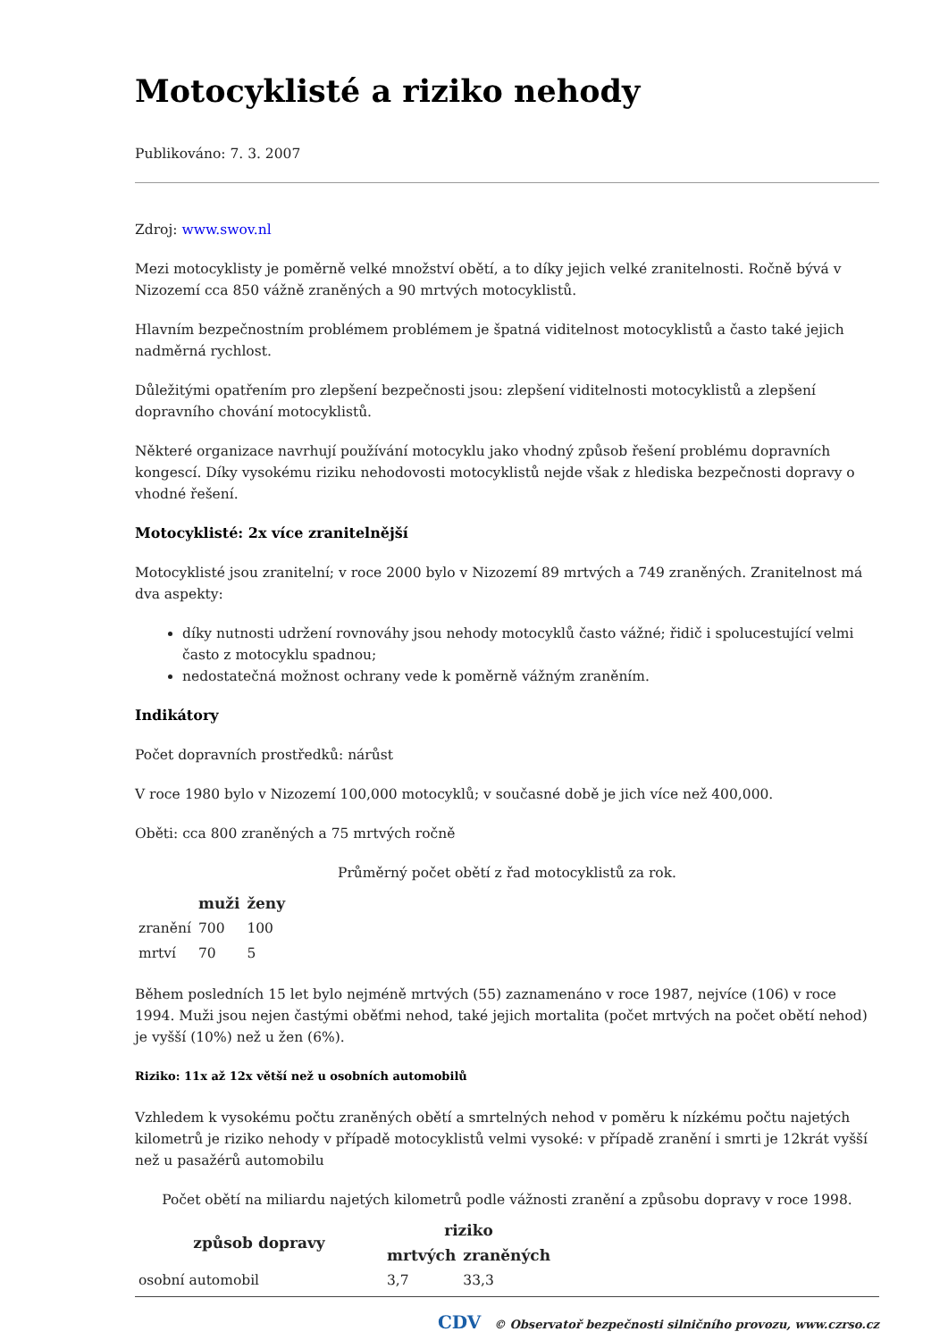Motocyklisté a riziko nehody
Publikováno: 7. 3. 2007
Zdroj: www.swov.nl
Mezi motocyklisty je poměrně velké množství obětí, a to díky jejich velké zranitelnosti. Ročně bývá v Nizozemí cca 850 vážně zraněných a 90 mrtvých motocyklistů.
Hlavním bezpečnostním problémem problémem je špatná viditelnost motocyklistů a často také jejich nadměrná rychlost.
Důležitými opatřením pro zlepšení bezpečnosti jsou: zlepšení viditelnosti motocyklistů a zlepšení dopravního chování motocyklistů.
Některé organizace navrhují používání motocyklu jako vhodný způsob řešení problému dopravních kongescí. Díky vysokému riziku nehodovosti motocyklistů nejde však z hlediska bezpečnosti dopravy o vhodné řešení.
Motocyklisté: 2x více zranitelnější
Motocyklisté jsou zranitelní; v roce 2000 bylo v Nizozemí 89 mrtvých a 749 zraněných. Zranitelnost má dva aspekty:
díky nutnosti udržení rovnováhy jsou nehody motocyklů často vážné; řidič i spolucestující velmi často z motocyklu spadnou;
nedostatečná možnost ochrany vede k poměrně vážným zraněním.
Indikátory
Počet dopravních prostředků: nárůst
V roce 1980 bylo v Nizozemí 100,000 motocyklů; v současné době je jich více než 400,000.
Oběti: cca 800 zraněných a 75 mrtvých ročně
Průměrný počet obětí z řad motocyklistů za rok.
| | muži | ženy |
| --- | --- | --- |
| zranění | 700 | 100 |
| mrtví | 70 | 5 |
Během posledních 15 let bylo nejméně mrtvých (55) zaznamenáno v roce 1987, nejvíce (106) v roce 1994. Muži jsou nejen častými oběťmi nehod, také jejich mortalita (počet mrtvých na počet obětí nehod) je vyšší (10%) než u žen (6%).
Riziko: 11x až 12x větší než u osobních automobilů
Vzhledem k vysokému počtu zraněných obětí a smrtelných nehod v poměru k nízkému počtu najetých kilometrů je riziko nehody v případě motocyklistů velmi vysoké: v případě zranění i smrti je 12krát vyšší než u pasažérů automobilu
Počet obětí na miliardu najetých kilometrů podle vážnosti zranění a způsobu dopravy v roce 1998.
| způsob dopravy | riziko | |
| --- | --- | --- |
| | mrtvých | zraněných |
| osobní automobil | 3,7 | 33,3 |
CDV © Observatoř bezpečnosti silničního provozu, www.czrso.cz